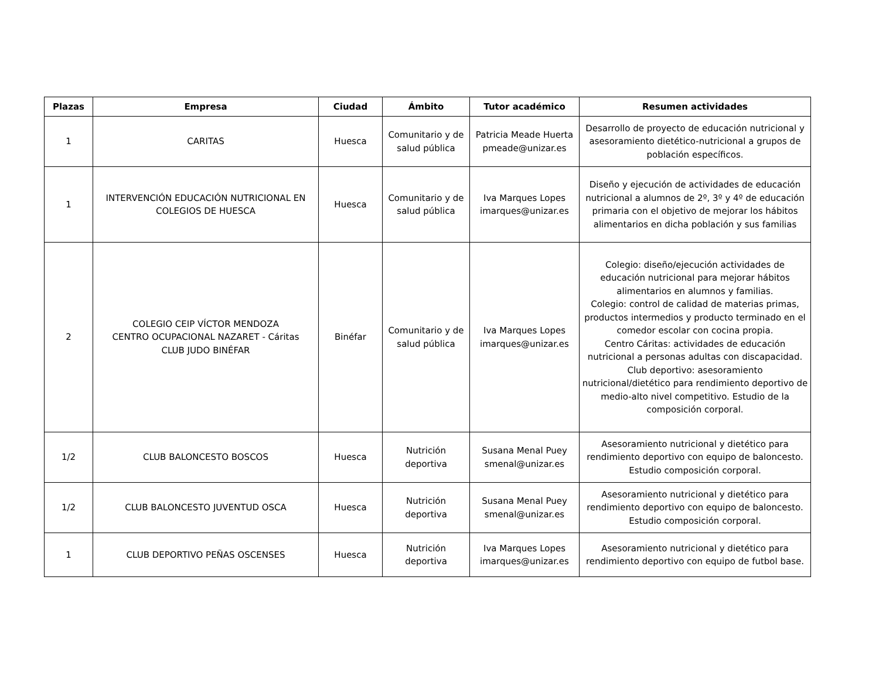| Plazas | Empresa | Ciudad | Ámbito | Tutor académico | Resumen actividades |
| --- | --- | --- | --- | --- | --- |
| 1 | CARITAS | Huesca | Comunitario y de salud pública | Patricia Meade Huerta pmeade@unizar.es | Desarrollo de proyecto de educación nutricional y asesoramiento dietético-nutricional a grupos de población específicos. |
| 1 | INTERVENCIÓN EDUCACIÓN NUTRICIONAL EN COLEGIOS DE HUESCA | Huesca | Comunitario y de salud pública | Iva Marques Lopes imarques@unizar.es | Diseño y ejecución de actividades de educación nutricional a alumnos de 2º, 3º y 4º de educación primaria con el objetivo de mejorar los hábitos alimentarios en dicha población y sus familias |
| 2 | COLEGIO CEIP VÍCTOR MENDOZA CENTRO OCUPACIONAL NAZARET - Cáritas CLUB JUDO BINÉFAR | Binéfar | Comunitario y de salud pública | Iva Marques Lopes imarques@unizar.es | Colegio: diseño/ejecución actividades de educación nutricional para mejorar hábitos alimentarios en alumnos y familias. Colegio: control de calidad de materias primas, productos intermedios y producto terminado en el comedor escolar con cocina propia. Centro Cáritas: actividades de educación nutricional a personas adultas con discapacidad. Club deportivo: asesoramiento nutricional/dietético para rendimiento deportivo de medio-alto nivel competitivo. Estudio de la composición corporal. |
| 1/2 | CLUB BALONCESTO BOSCOS | Huesca | Nutrición deportiva | Susana Menal Puey smenal@unizar.es | Asesoramiento nutricional y dietético para rendimiento deportivo con equipo de baloncesto. Estudio composición corporal. |
| 1/2 | CLUB BALONCESTO JUVENTUD OSCA | Huesca | Nutrición deportiva | Susana Menal Puey smenal@unizar.es | Asesoramiento nutricional y dietético para rendimiento deportivo con equipo de baloncesto. Estudio composición corporal. |
| 1 | CLUB DEPORTIVO PEÑAS OSCENSES | Huesca | Nutrición deportiva | Iva Marques Lopes imarques@unizar.es | Asesoramiento nutricional y dietético para rendimiento deportivo con equipo de futbol base. |